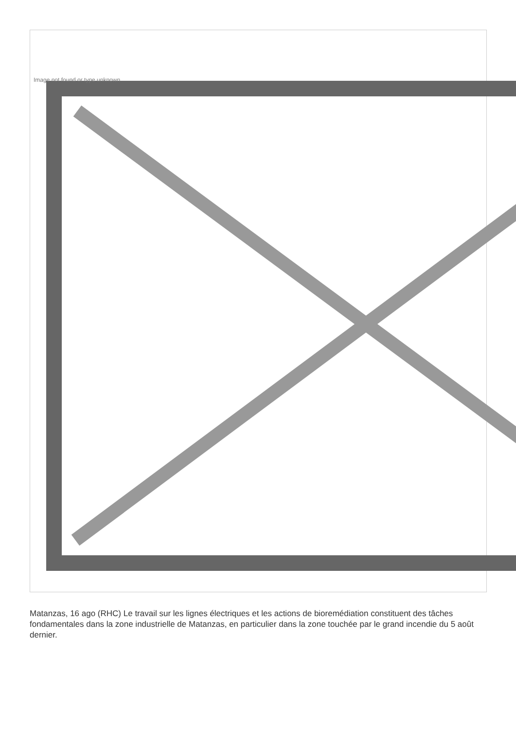Image not found or type unknown
Matanzas, 16 ago (RHC) Le travail sur les lignes électriques et les actions de bioremédiation constituent des tâches fondamentales dans la zone industrielle de Matanzas, en particulier dans la zone touchée par le grand incendie du 5 août dernier.